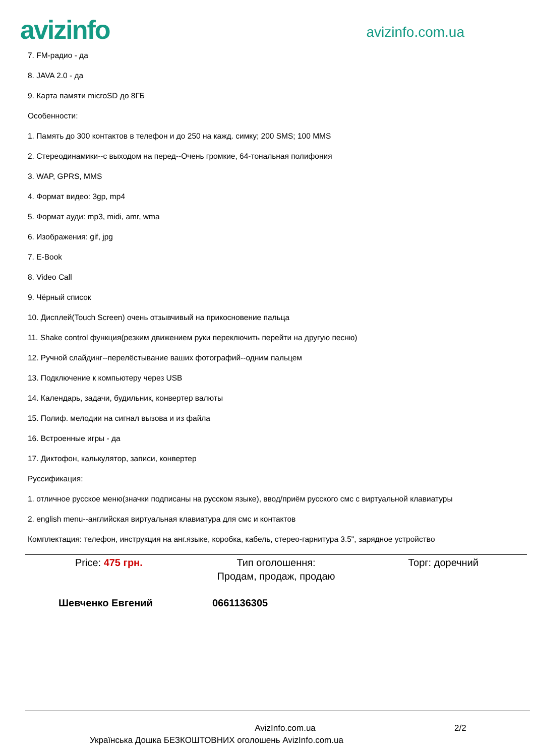avizinfo
avizinfo.com.ua
7. FM-радио - да
8. JAVA 2.0 - да
9. Карта памяти microSD до 8ГБ
Особенности:
1. Память до 300 контактов в телефон и до 250 на кажд. симку; 200 SMS; 100 MMS
2. Стереодинамики--с выходом на перед--Очень громкие, 64-тональная полифония
3. WAP, GPRS, MMS
4. Формат видео: 3gp, mp4
5. Формат ауди: mp3, midi, amr, wma
6. Изображения: gif, jpg
7. E-Book
8. Video Call
9. Чёрный список
10. Дисплей(Touch Screen) очень отзывчивый на прикосновение пальца
11. Shake control функция(резким движением руки переключить перейти на другую песню)
12. Ручной слайдинг--перелёстывание ваших фотографий--одним пальцем
13. Подключение к компьютеру через USB
14. Календарь, задачи, будильник, конвертер валюты
15. Полиф. мелодии на сигнал вызова и из файла
16. Встроенные игры - да
17. Диктофон, калькулятор, записи, конвертер
Руссификация:
1. отличное русское меню(значки подписаны на русском языке), ввод/приём русского смс с виртуальной клавиатуры
2. english menu--английская виртуальная клавиатура для смс и контактов
Комплектация: телефон, инструкция на анг.языке, коробка, кабель, стерео-гарнитура 3.5", зарядное устройство
Price: 475 грн. Тип оголошення:
Продам, продаж, продаю
Торг: доречний
Шевченко Евгений 0661136305
AvizInfo.com.ua 2/2
Українська Дошка БЕЗКОШТОВНИХ оголошень AvizInfo.com.ua